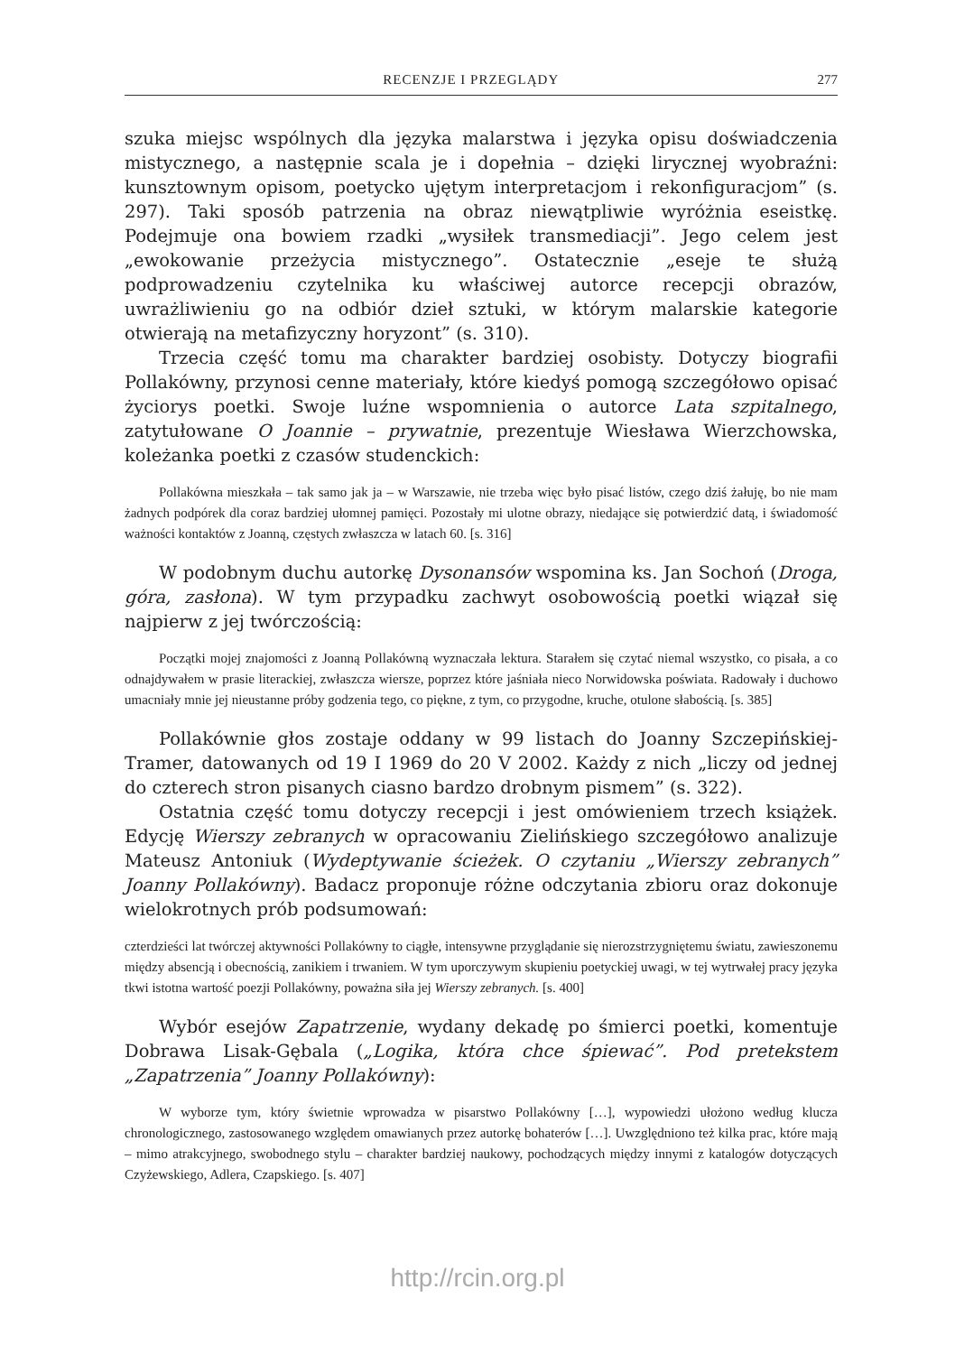RECENZJE I PRZEGLĄDY 277
szuka miejsc wspólnych dla języka malarstwa i języka opisu doświadczenia mistycznego, a następnie scala je i dopełnia – dzięki lirycznej wyobraźni: kunsztownym opisom, poetycko ujętym interpretacjom i rekonfiguracjom” (s. 297). Taki sposób patrzenia na obraz niewątpliwie wyróżnia eseistkę. Podejmuje ona bowiem rzadki „wysiłek transmediacji”. Jego celem jest „ewokowanie przeżycia mistycznego”. Ostatecznie „eseje te służą podprowadzeniu czytelnika ku właściwej autorce recepcji obrazów, uwrażliwieniu go na odbiór dzieł sztuki, w którym malarskie kategorie otwierają na metafizyczny horyzont” (s. 310).
Trzecia część tomu ma charakter bardziej osobisty. Dotyczy biografii Pollakówny, przynosi cenne materiały, które kiedyś pomogą szczegółowo opisać życiorys poetki. Swoje luźne wspomnienia o autorce Lata szpitalnego, zatytułowane O Joannie – prywatnie, prezentuje Wiesława Wierzchowska, koleżanka poetki z czasów studenckich:
Pollakówna mieszkała – tak samo jak ja – w Warszawie, nie trzeba więc było pisać listów, czego dziś żałuję, bo nie mam żadnych podpórek dla coraz bardziej ułomnej pamięci. Pozostały mi ulotne obrazy, niedające się potwierdzić datą, i świadomość ważności kontaktów z Joanną, częstych zwłaszcza w latach 60. [s. 316]
W podobnym duchu autorkę Dysonansów wspomina ks. Jan Sochoń (Droga, góra, zasłona). W tym przypadku zachwyt osobowością poetki wiązał się najpierw z jej twórczością:
Początki mojej znajomości z Joanną Pollakówną wyznaczała lektura. Starałem się czytać niemal wszystko, co pisała, a co odnajdywałem w prasie literackiej, zwłaszcza wiersze, poprzez które jaśniała nieco Norwidowska poświata. Radowały i duchowo umacniały mnie jej nieustanne próby godzenia tego, co piękne, z tym, co przygodne, kruche, otulone słabością. [s. 385]
Pollakównie głos zostaje oddany w 99 listach do Joanny Szczepińskiej-Tramer, datowanych od 19 I 1969 do 20 V 2002. Każdy z nich „liczy od jednej do czterech stron pisanych ciasno bardzo drobnym pismem” (s. 322).
Ostatnia część tomu dotyczy recepcji i jest omówieniem trzech książek. Edycję Wierszy zebranych w opracowaniu Zielińskiego szczegółowo analizuje Mateusz Antoniuk (Wydeptywanie ścieżek. O czytaniu „Wierszy zebranych” Joanny Pollakówny). Badacz proponuje różne odczytania zbioru oraz dokonuje wielokrotnych prób podsumowań:
czterdzieści lat twórczej aktywności Pollakówny to ciągłe, intensywne przyglądanie się nierozstrzygniętemu światu, zawieszonemu między absencją i obecnością, zanikiem i trwaniem. W tym uporczywym skupieniu poetyckiej uwagi, w tej wytrwałej pracy języka tkwi istotna wartość poezji Pollakówny, poważna siła jej Wierszy zebranych. [s. 400]
Wybór esejów Zapatrzenie, wydany dekadę po śmierci poetki, komentuje Dobrawa Lisak-Gębala („Logika, która chce śpiewać”. Pod pretekstem „Zapatrzenia” Joanny Pollakówny):
W wyborze tym, który świetnie wprowadza w pisarstwo Pollakówny […], wypowiedzi ułożono według klucza chronologicznego, zastosowanego względem omawianych przez autorkę bohaterów […]. Uwzględniono też kilka prac, które mają – mimo atrakcyjnego, swobodnego stylu – charakter bardziej naukowy, pochodzących między innymi z katalogów dotyczących Czyżewskiego, Adlera, Czapskiego. [s. 407]
http://rcin.org.pl